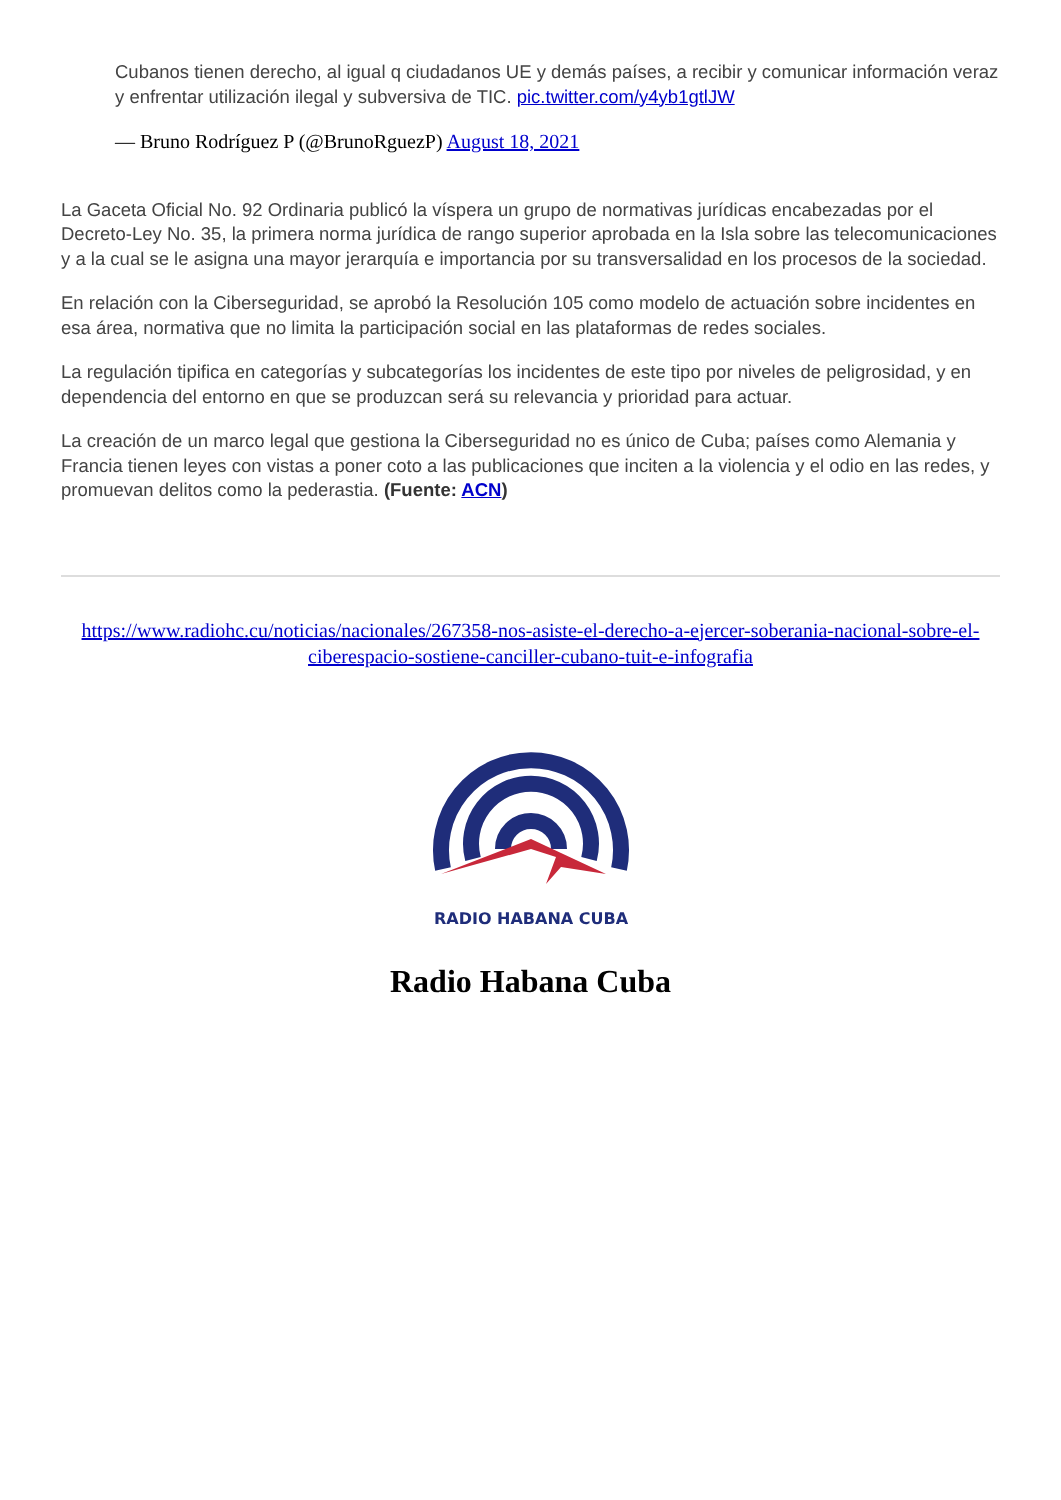Cubanos tienen derecho, al igual q ciudadanos UE y demás países, a recibir y comunicar información veraz y enfrentar utilización ilegal y subversiva de TIC. pic.twitter.com/y4yb1gtlJW
— Bruno Rodríguez P (@BrunoRguezP) August 18, 2021
La Gaceta Oficial No. 92 Ordinaria publicó la víspera un grupo de normativas jurídicas encabezadas por el Decreto-Ley No. 35, la primera norma jurídica de rango superior aprobada en la Isla sobre las telecomunicaciones y a la cual se le asigna una mayor jerarquía e importancia por su transversalidad en los procesos de la sociedad.
En relación con la Ciberseguridad, se aprobó la Resolución 105 como modelo de actuación sobre incidentes en esa área, normativa que no limita la participación social en las plataformas de redes sociales.
La regulación tipifica en categorías y subcategorías los incidentes de este tipo por niveles de peligrosidad, y en dependencia del entorno en que se produzcan será su relevancia y prioridad para actuar.
La creación de un marco legal que gestiona la Ciberseguridad no es único de Cuba; países como Alemania y Francia tienen leyes con vistas a poner coto a las publicaciones que inciten a la violencia y el odio en las redes, y promuevan delitos como la pederastia. (Fuente: ACN)
https://www.radiohc.cu/noticias/nacionales/267358-nos-asiste-el-derecho-a-ejercer-soberania-nacional-sobre-el-ciberespacio-sostiene-canciller-cubano-tuit-e-infografia
RADIO HABANA CUBA
Radio Habana Cuba